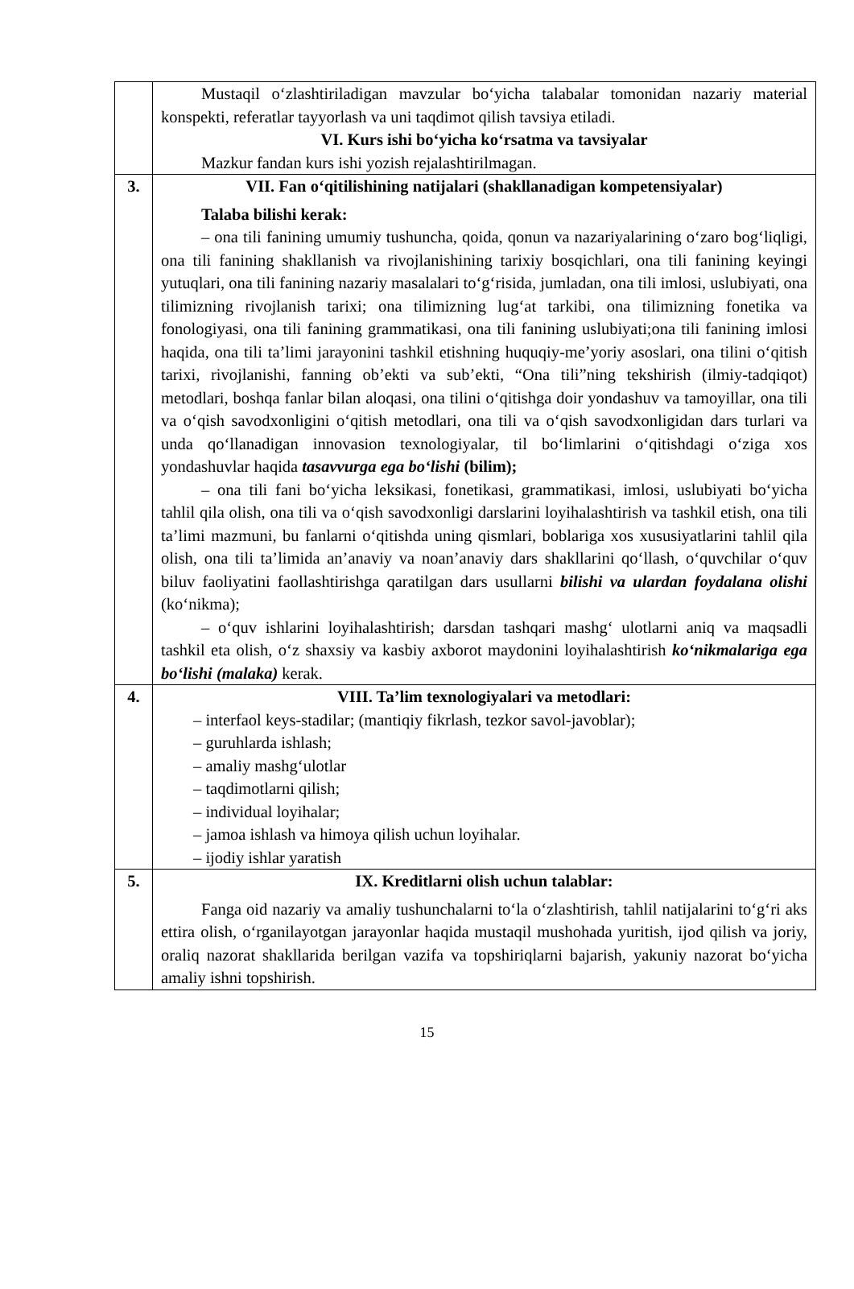| | Mustaqil o‘zlashtiriladigan mavzular bo‘yicha talabalar tomonidan nazariy material konspekti, referatlar tayyorlash va uni taqdimot qilish tavsiya etiladi. VI. Kurs ishi bo‘yicha ko‘rsatma va tavsiyalar Mazkur fandan kurs ishi yozish rejalashtirilmagan. |
| 3. | VII. Fan o‘qitilishining natijalari (shakllanadigan kompetensiyalar) Talaba bilishi kerak: – ona tili fanining umumiy tushuncha, qoida, qonun va nazariyalarining o‘zaro bog‘liqligi, ona tili fanining shakllanish va rivojlanishining tarixiy bosqichlari, ona tili fanining keyingi yutuqlari, ona tili fanining nazariy masalalari to‘g‘risida, jumladan, ona tili imlosi, uslubiyati, ona tilimizning rivojlanish tarixi; ona tilimizning lug‘at tarkibi, ona tilimizning fonetika va fonologiyasi, ona tili fanining grammatikasi, ona tili fanining uslubiyati;ona tili fanining imlosi haqida, ona tili ta’limi jarayonini tashkil etishning huquqiy-me’yoriy asoslari, ona tilini o‘qitish tarixi, rivojlanishi, fanning ob’ekti va sub’ekti, “Ona tili”ning tekshirish (ilmiy-tadqiqot) metodlari, boshqa fanlar bilan aloqasi, ona tilini o‘qitishga doir yondashuv va tamoyillar, ona tili va o‘qish savodxonligini o‘qitish metodlari, ona tili va o‘qish savodxonligidan dars turlari va unda qo‘llanadigan innovasion texnologiyalar, til bo‘limlarini o‘qitishdagi o‘ziga xos yondashuvlar haqida tasavvurga ega bo‘lishi (bilim); – ona tili fani bo‘yicha leksikasi, fonetikasi, grammatikasi, imlosi, uslubiyati bo‘yicha tahlil qila olish, ona tili va o‘qish savodxonligi darslarini loyihalashtirish va tashkil etish, ona tili ta’limi mazmuni, bu fanlarni o‘qitishda uning qismlari, boblariga xos xususiyatlarini tahlil qila olish, ona tili ta’limida an’anaviy va noan’anaviy dars shakllarini qo‘llash, o‘quvchilar o‘quv biluv faoliyatini faollashtirishga qaratilgan dars usullarni bilishi va ulardan foydalana olishi (ko‘nikma); – o‘quv ishlarini loyihalashtirish; darsdan tashqari mashg‘ ulotlarni aniq va maqsadli tashkil eta olish, o‘z shaxsiy va kasbiy axborot maydonini loyihalashtirish ko‘nikmalariga ega bo‘lishi (malaka) kerak. |
| 4. | VIII. Ta’lim texnologiyalari va metodlari: – interfaol keys-stadilar; (mantiqiy fikrlash, tezkor savol-javoblar); – guruhlarda ishlash; – amaliy mashg‘ulotlar – taqdimotlarni qilish; – individual loyihalar; – jamoa ishlash va himoya qilish uchun loyihalar. – ijodiy ishlar yaratish |
| 5. | IX. Kreditlarni olish uchun talablar: Fanga oid nazariy va amaliy tushunchalarni to‘la o‘zlashtirish, tahlil natijalarini to‘g‘ri aks ettira olish, o‘rganilayotgan jarayonlar haqida mustaqil mushohada yuritish, ijod qilish va joriy, oraliq nazorat shakllarida berilgan vazifa va topshiriqlarni bajarish, yakuniy nazorat bo‘yicha amaliy ishni topshirish. |
15